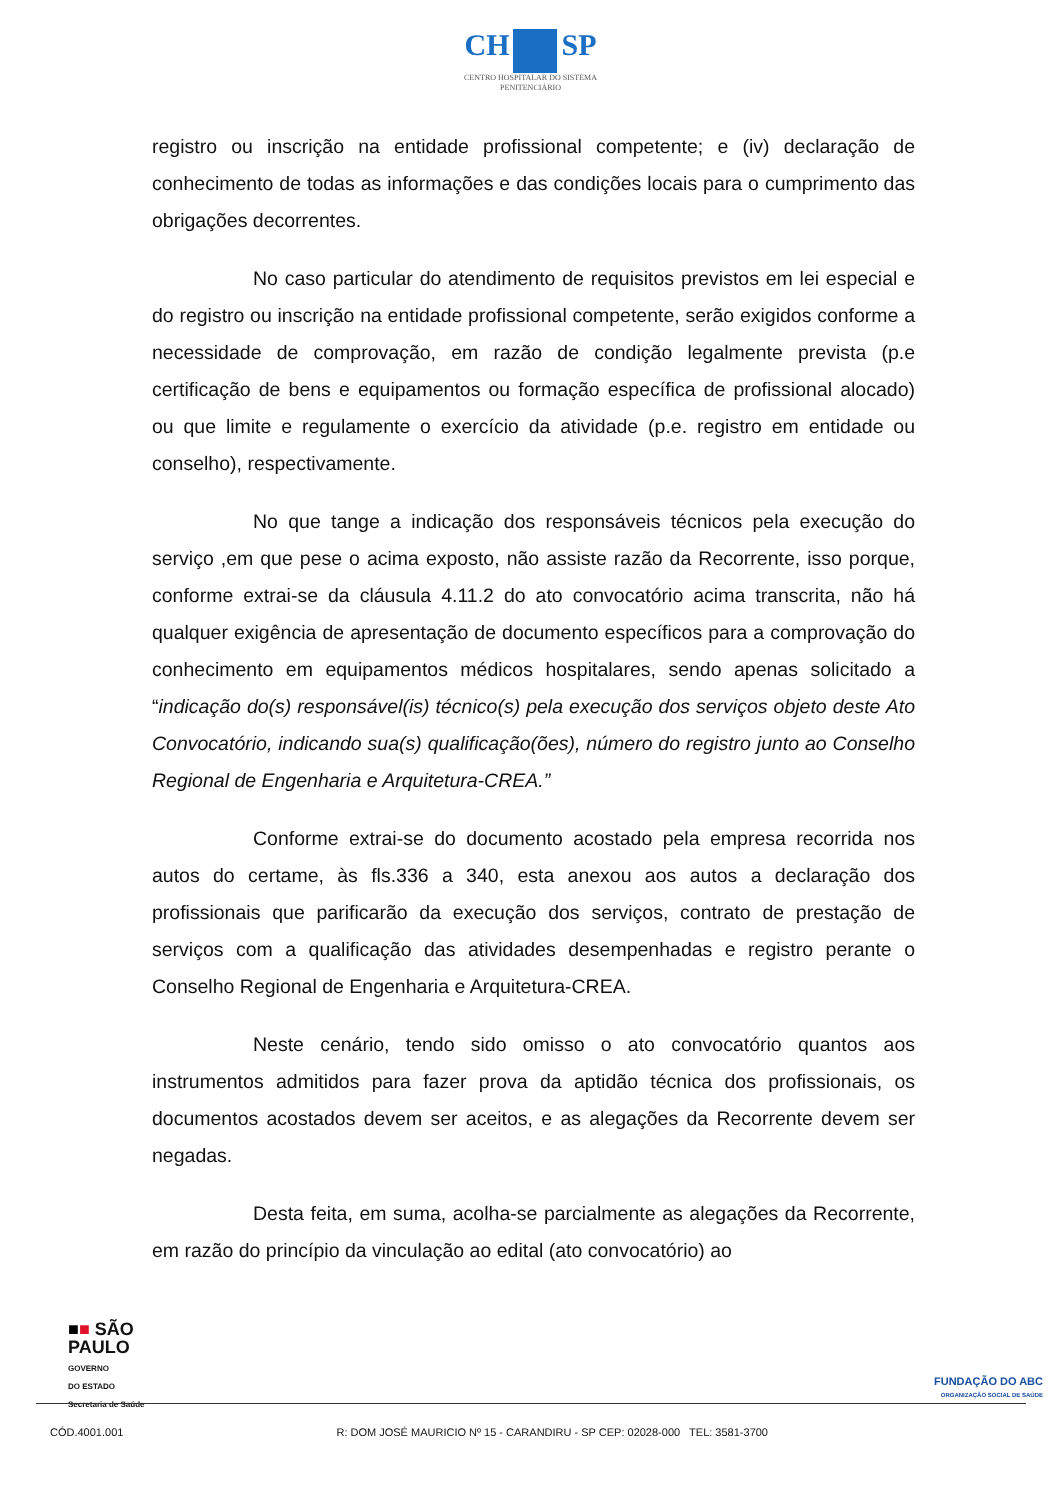CH SP
CENTRO HOSPITALAR DO SISTEMA
PENITENCIÁRIO
registro ou inscrição na entidade profissional competente; e (iv) declaração de conhecimento de todas as informações e das condições locais para o cumprimento das obrigações decorrentes.
No caso particular do atendimento de requisitos previstos em lei especial e do registro ou inscrição na entidade profissional competente, serão exigidos conforme a necessidade de comprovação, em razão de condição legalmente prevista (p.e certificação de bens e equipamentos ou formação específica de profissional alocado) ou que limite e regulamente o exercício da atividade (p.e. registro em entidade ou conselho), respectivamente.
No que tange a indicação dos responsáveis técnicos pela execução do serviço ,em que pese o acima exposto, não assiste razão da Recorrente, isso porque, conforme extrai-se da cláusula 4.11.2 do ato convocatório acima transcrita, não há qualquer exigência de apresentação de documento específicos para a comprovação do conhecimento em equipamentos médicos hospitalares, sendo apenas solicitado a “indicação do(s) responsável(is) técnico(s) pela execução dos serviços objeto deste Ato Convocatório, indicando sua(s) qualificação(ões), número do registro junto ao Conselho Regional de Engenharia e Arquitetura-CREA.”
Conforme extrai-se do documento acostado pela empresa recorrida nos autos do certame, às fls.336 a 340, esta anexou aos autos a declaração dos profissionais que parificarão da execução dos serviços, contrato de prestação de serviços com a qualificação das atividades desempenhadas e registro perante o Conselho Regional de Engenharia e Arquitetura-CREA.
Neste cenário, tendo sido omisso o ato convocatório quantos aos instrumentos admitidos para fazer prova da aptidão técnica dos profissionais, os documentos acostados devem ser aceitos, e as alegações da Recorrente devem ser negadas.
Desta feita, em suma, acolha-se parcialmente as alegações da Recorrente, em razão do princípio da vinculação ao edital (ato convocatório) ao
■■ SÃO
PAULO
GOVERNO
DO ESTADO
Secretaria de Saúde
FUNDAÇÃO DO ABC
ORGANIZAÇÃO SOCIAL DE SAÚDE
CÓD.4001.001 R: DOM JOSÉ MAURICIO Nº 15 - CARANDIRU - SP CEP: 02028-000 TEL: 3581-3700